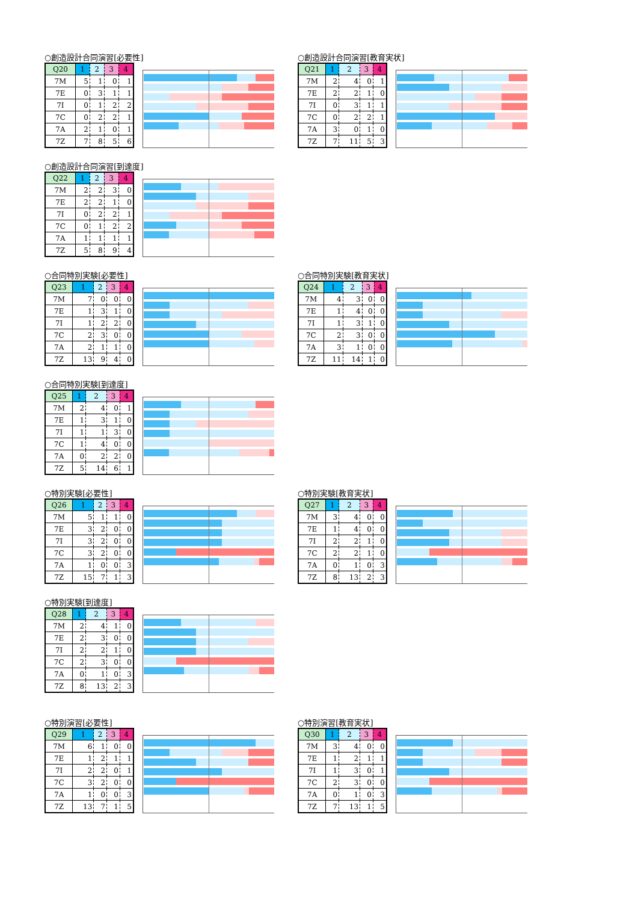○創造設計合同演習[必要性]
| Q20 | 1 | 2 | 3 | 4 |
| --- | --- | --- | --- | --- |
| 7M | 5 | 1 | 0 | 1 |
| 7E | 0 | 3 | 1 | 1 |
| 7I | 0 | 1 | 2 | 2 |
| 7C | 0 | 2 | 2 | 1 |
| 7A | 2 | 1 | 0 | 1 |
| 7Z | 7 | 8 | 5 | 6 |
○創造設計合同演習[教育実状]
| Q21 | 1 | 2 | 3 | 4 |
| --- | --- | --- | --- | --- |
| 7M | 2 | 4 | 0 | 1 |
| 7E | 2 | 2 | 1 | 0 |
| 7I | 0 | 3 | 1 | 1 |
| 7C | 0 | 2 | 2 | 1 |
| 7A | 3 | 0 | 1 | 0 |
| 7Z | 7 | 11 | 5 | 3 |
○創造設計合同演習[到達度]
| Q22 | 1 | 2 | 3 | 4 |
| --- | --- | --- | --- | --- |
| 7M | 2 | 2 | 3 | 0 |
| 7E | 2 | 2 | 1 | 0 |
| 7I | 0 | 2 | 2 | 1 |
| 7C | 0 | 1 | 2 | 2 |
| 7A | 1 | 1 | 1 | 1 |
| 7Z | 5 | 8 | 9 | 4 |
○合同特別実験[必要性]
| Q23 | 1 | 2 | 3 | 4 |
| --- | --- | --- | --- | --- |
| 7M | 7 | 0 | 0 | 0 |
| 7E | 1 | 3 | 1 | 0 |
| 7I | 1 | 2 | 2 | 0 |
| 7C | 2 | 3 | 0 | 0 |
| 7A | 2 | 1 | 1 | 0 |
| 7Z | 13 | 9 | 4 | 0 |
○合同特別実験[教育実状]
| Q24 | 1 | 2 | 3 | 4 |
| --- | --- | --- | --- | --- |
| 7M | 4 | 3 | 0 | 0 |
| 7E | 1 | 4 | 0 | 0 |
| 7I | 1 | 3 | 1 | 0 |
| 7C | 2 | 3 | 0 | 0 |
| 7A | 3 | 1 | 0 | 0 |
| 7Z | 11 | 14 | 1 | 0 |
○合同特別実験[到達度]
| Q25 | 1 | 2 | 3 | 4 |
| --- | --- | --- | --- | --- |
| 7M | 2 | 4 | 0 | 1 |
| 7E | 1 | 3 | 1 | 0 |
| 7I | 1 | 1 | 3 | 0 |
| 7C | 1 | 4 | 0 | 0 |
| 7A | 0 | 2 | 2 | 0 |
| 7Z | 5 | 14 | 6 | 1 |
○特別実験[必要性]
| Q26 | 1 | 2 | 3 | 4 |
| --- | --- | --- | --- | --- |
| 7M | 5 | 1 | 1 | 0 |
| 7E | 3 | 2 | 0 | 0 |
| 7I | 3 | 2 | 0 | 0 |
| 7C | 3 | 2 | 0 | 0 |
| 7A | 1 | 0 | 0 | 3 |
| 7Z | 15 | 7 | 1 | 3 |
○特別実験[教育実状]
| Q27 | 1 | 2 | 3 | 4 |
| --- | --- | --- | --- | --- |
| 7M | 3 | 4 | 0 | 0 |
| 7E | 1 | 4 | 0 | 0 |
| 7I | 2 | 2 | 1 | 0 |
| 7C | 2 | 2 | 1 | 0 |
| 7A | 0 | 1 | 0 | 3 |
| 7Z | 8 | 13 | 2 | 3 |
○特別実験[到達度]
| Q28 | 1 | 2 | 3 | 4 |
| --- | --- | --- | --- | --- |
| 7M | 2 | 4 | 1 | 0 |
| 7E | 2 | 3 | 0 | 0 |
| 7I | 2 | 2 | 1 | 0 |
| 7C | 2 | 3 | 0 | 0 |
| 7A | 0 | 1 | 0 | 3 |
| 7Z | 8 | 13 | 2 | 3 |
○特別演習[必要性]
| Q29 | 1 | 2 | 3 | 4 |
| --- | --- | --- | --- | --- |
| 7M | 6 | 1 | 0 | 0 |
| 7E | 1 | 2 | 1 | 1 |
| 7I | 2 | 2 | 0 | 1 |
| 7C | 3 | 2 | 0 | 0 |
| 7A | 1 | 0 | 0 | 3 |
| 7Z | 13 | 7 | 1 | 5 |
○特別演習[教育実状]
| Q30 | 1 | 2 | 3 | 4 |
| --- | --- | --- | --- | --- |
| 7M | 3 | 4 | 0 | 0 |
| 7E | 1 | 2 | 1 | 1 |
| 7I | 1 | 3 | 0 | 1 |
| 7C | 2 | 3 | 0 | 0 |
| 7A | 0 | 1 | 0 | 3 |
| 7Z | 7 | 13 | 1 | 5 |